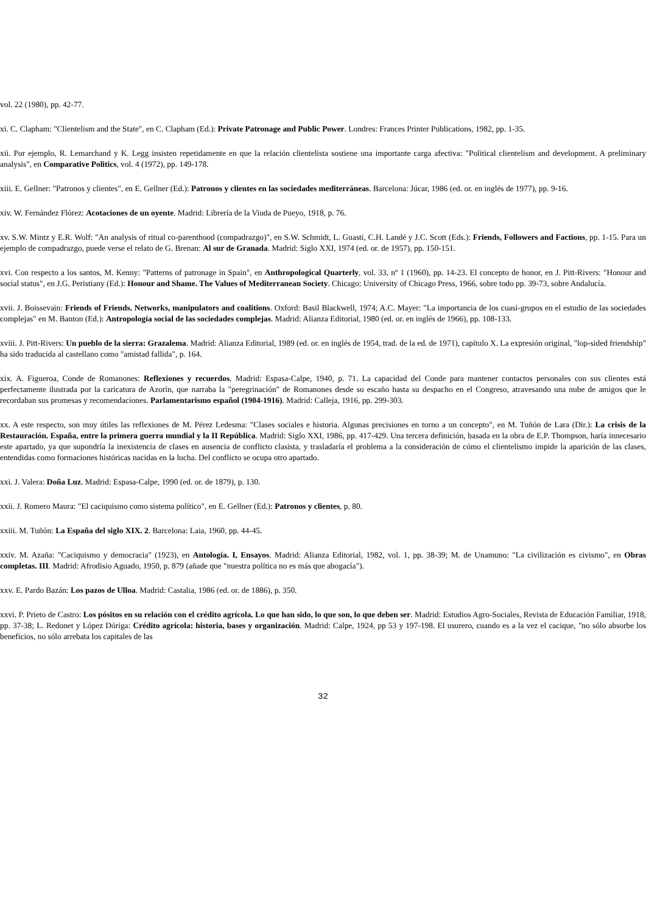vol. 22 (1980), pp. 42-77.
xi. C. Clapham: "Clientelism and the State", en C. Clapham (Ed.): Private Patronage and Public Power. Londres: Frances Printer Publications, 1982, pp. 1-35.
xii. Por ejemplo, R. Lemarchand y K. Legg insisten repetidamente en que la relación clientelista sostiene una importante carga afectiva: "Political clientelism and development. A preliminary analysis", en Comparative Politics, vol. 4 (1972), pp. 149-178.
xiii. E. Gellner: "Patronos y clientes", en E. Gellner (Ed.): Patronos y clientes en las sociedades mediterráneas. Barcelona: Júcar, 1986 (ed. or. en inglés de 1977), pp. 9-16.
xiv. W. Fernández Flórez: Acotaciones de un oyente. Madrid: Librería de la Viuda de Pueyo, 1918, p. 76.
xv. S.W. Mintz y E.R. Wolf: "An analysis of ritual co-parenthood (compadrazgo)", en S.W. Schmidt, L. Guasti, C.H. Landé y J.C. Scott (Eds.): Friends, Followers and Factions, pp. 1-15. Para un ejemplo de compadrazgo, puede verse el relato de G. Brenan: Al sur de Granada. Madrid: Siglo XXI, 1974 (ed. or. de 1957), pp. 150-151.
xvi. Con respecto a los santos, M. Kenny: "Patterns of patronage in Spain", en Anthropological Quarterly, vol. 33, nº 1 (1960), pp. 14-23. El concepto de honor, en J. Pitt-Rivers: "Honour and social status", en J.G. Peristiany (Ed.): Honour and Shame. The Values of Mediterranean Society. Chicago: University of Chicago Press, 1966, sobre todo pp. 39-73, sobre Andalucía.
xvii. J. Boissevain: Friends of Friends. Networks, manipulators and coalitions. Oxford: Basil Blackwell, 1974; A.C. Mayer: "La importancia de los cuasi-grupos en el estudio de las sociedades complejas" en M. Banton (Ed.): Antropología social de las sociedades complejas. Madrid: Alianza Editorial, 1980 (ed. or. en inglés de 1966), pp. 108-133.
xviii. J. Pitt-Rivers: Un pueblo de la sierra: Grazalema. Madrid: Alianza Editorial, 1989 (ed. or. en inglés de 1954, trad. de la ed. de 1971), capítulo X. La expresión original, "lop-sided friendship" ha sido traducida al castellano como "amistad fallida", p. 164.
xix. A. Figueroa, Conde de Romanones: Reflexiones y recuerdos. Madrid: Espasa-Calpe, 1940, p. 71. La capacidad del Conde para mantener contactos personales con sus clientes está perfectamente ilustrada por la caricatura de Azorín, que narraba la "peregrinación" de Romanones desde su escaño hasta su despacho en el Congreso, atravesando una nube de amigos que le recordaban sus promesas y recomendaciones. Parlamentarismo español (1904-1916). Madrid: Calleja, 1916, pp. 299-303.
xx. A este respecto, son muy útiles las reflexiones de M. Pérez Ledesma: "Clases sociales e historia. Algunas precisiones en torno a un concepto", en M. Tuñón de Lara (Dir.): La crisis de la Restauración. España, entre la primera guerra mundial y la II República. Madrid: Siglo XXI, 1986, pp. 417-429. Una tercera definición, basada en la obra de E.P. Thompson, haría innecesario este apartado, ya que supondría la inexistencia de clases en ausencia de conflicto clasista, y trasladaría el problema a la consideración de cómo el clientelismo impide la aparición de las clases, entendidas como formaciones históricas nacidas en la lucha. Del conflicto se ocupa otro apartado.
xxi. J. Valera: Doña Luz. Madrid: Espasa-Calpe, 1990 (ed. or. de 1879), p. 130.
xxii. J. Romero Maura: "El caciquismo como sistema político", en E. Gellner (Ed.): Patronos y clientes, p. 80.
xxiii. M. Tuñón: La España del siglo XIX. 2. Barcelona: Laia, 1960, pp. 44-45.
xxiv. M. Azaña: "Caciquismo y democracia" (1923), en Antología. I, Ensayos. Madrid: Alianza Editorial, 1982, vol. 1, pp. 38-39; M. de Unamuno: "La civilización es civismo", en Obras completas. III. Madrid: Afrodisio Aguado, 1950, p. 879 (añade que "nuestra política no es más que abogacía").
xxv. E. Pardo Bazán: Los pazos de Ulloa. Madrid: Castalia, 1986 (ed. or. de 1886), p. 350.
xxvi. P. Prieto de Castro: Los pósitos en su relación con el crédito agrícola. Lo que han sido, lo que son, lo que deben ser. Madrid: Estudios Agro-Sociales, Revista de Educación Familiar, 1918, pp. 37-38; L. Redonet y López Dóriga: Crédito agrícola: historia, bases y organización. Madrid: Calpe, 1924, pp 53 y 197-198. El usurero, cuando es a la vez el cacique, "no sólo absorbe los beneficios, no sólo arrebata los capitales de las
32